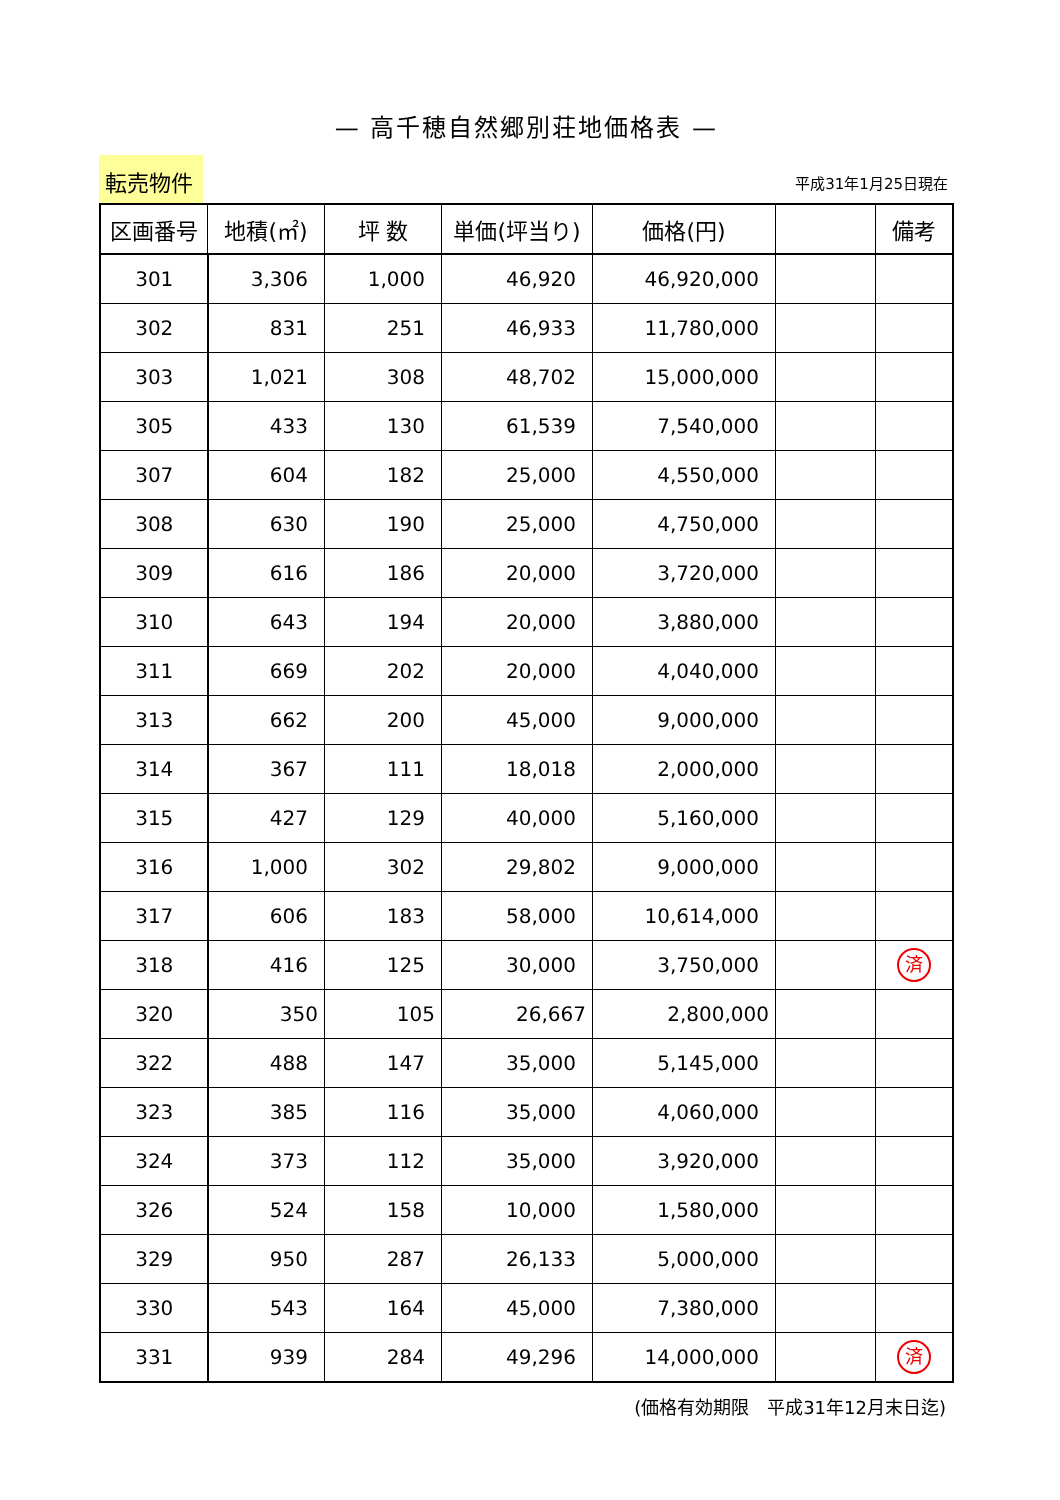— 高千穂自然郷別荘地価格表 —
転売物件
平成31年1月25日現在
| 区画番号 | 地積(㎡) | 坪 数 | 単価(坪当り) | 価格(円) | | 備考 |
| --- | --- | --- | --- | --- | --- | --- |
| 301 | 3,306 | 1,000 | 46,920 | 46,920,000 | | |
| 302 | 831 | 251 | 46,933 | 11,780,000 | | |
| 303 | 1,021 | 308 | 48,702 | 15,000,000 | | |
| 305 | 433 | 130 | 61,539 | 7,540,000 | | |
| 307 | 604 | 182 | 25,000 | 4,550,000 | | |
| 308 | 630 | 190 | 25,000 | 4,750,000 | | |
| 309 | 616 | 186 | 20,000 | 3,720,000 | | |
| 310 | 643 | 194 | 20,000 | 3,880,000 | | |
| 311 | 669 | 202 | 20,000 | 4,040,000 | | |
| 313 | 662 | 200 | 45,000 | 9,000,000 | | |
| 314 | 367 | 111 | 18,018 | 2,000,000 | | |
| 315 | 427 | 129 | 40,000 | 5,160,000 | | |
| 316 | 1,000 | 302 | 29,802 | 9,000,000 | | |
| 317 | 606 | 183 | 58,000 | 10,614,000 | | |
| 318 | 416 | 125 | 30,000 | 3,750,000 | | 済 |
| 320 | 350 | 105 | 26,667 | 2,800,000 | | |
| 322 | 488 | 147 | 35,000 | 5,145,000 | | |
| 323 | 385 | 116 | 35,000 | 4,060,000 | | |
| 324 | 373 | 112 | 35,000 | 3,920,000 | | |
| 326 | 524 | 158 | 10,000 | 1,580,000 | | |
| 329 | 950 | 287 | 26,133 | 5,000,000 | | |
| 330 | 543 | 164 | 45,000 | 7,380,000 | | |
| 331 | 939 | 284 | 49,296 | 14,000,000 | | 済 |
(価格有効期限　平成31年12月末日迄)